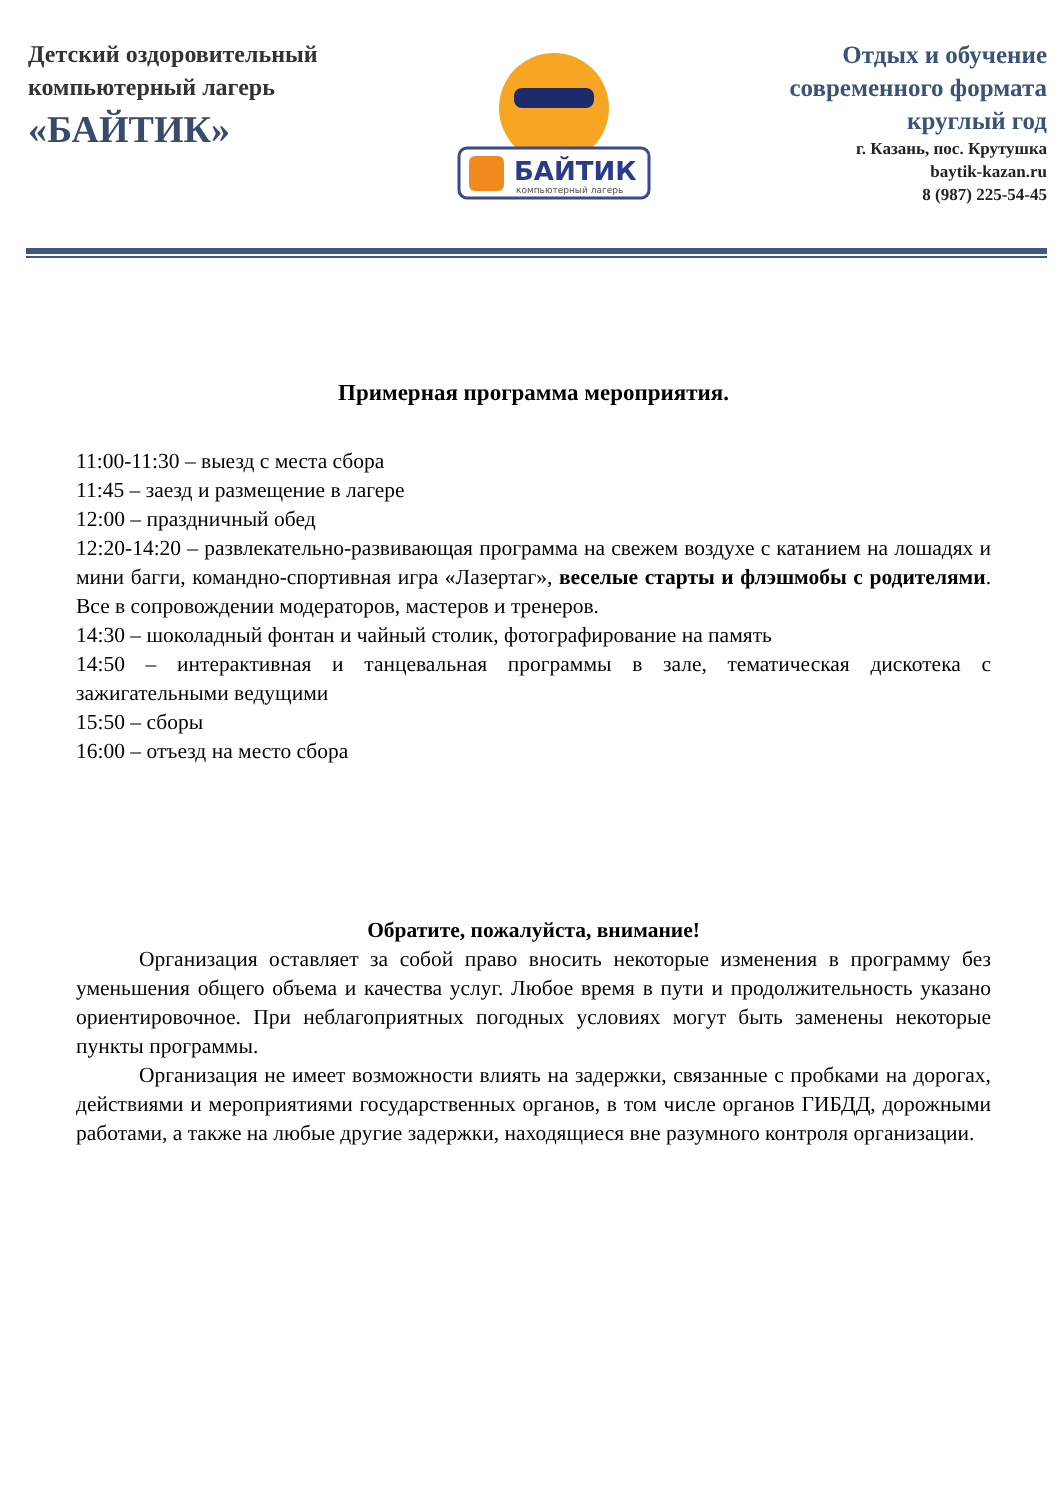Детский оздоровительный
компьютерный лагерь
«БАЙТИК»
БАЙТИК
компьютерный лагерь
Отдых и обучение
современного формата
круглый год
г. Казань, пос. Крутушка
baytik-kazan.ru
8 (987) 225-54-45
Примерная программа мероприятия.
11:00-11:30 – выезд с места сбора
11:45 – заезд и размещение в лагере
12:00 – праздничный обед
12:20-14:20 – развлекательно-развивающая программа на свежем воздухе с катанием на лошадях и мини багги, командно-спортивная игра «Лазертаг», веселые старты и флэшмобы с родителями. Все в сопровождении модераторов, мастеров и тренеров.
14:30 – шоколадный фонтан и чайный столик, фотографирование на память
14:50 – интерактивная и танцевальная программы в зале, тематическая дискотека с зажигательными ведущими
15:50 – сборы
16:00 – отъезд на место сбора
Обратите, пожалуйста, внимание!
Организация оставляет за собой право вносить некоторые изменения в программу без уменьшения общего объема и качества услуг. Любое время в пути и продолжительность указано ориентировочное. При неблагоприятных погодных условиях могут быть заменены некоторые пункты программы.
Организация не имеет возможности влиять на задержки, связанные с пробками на дорогах, действиями и мероприятиями государственных органов, в том числе органов ГИБДД, дорожными работами, а также на любые другие задержки, находящиеся вне разумного контроля организации.